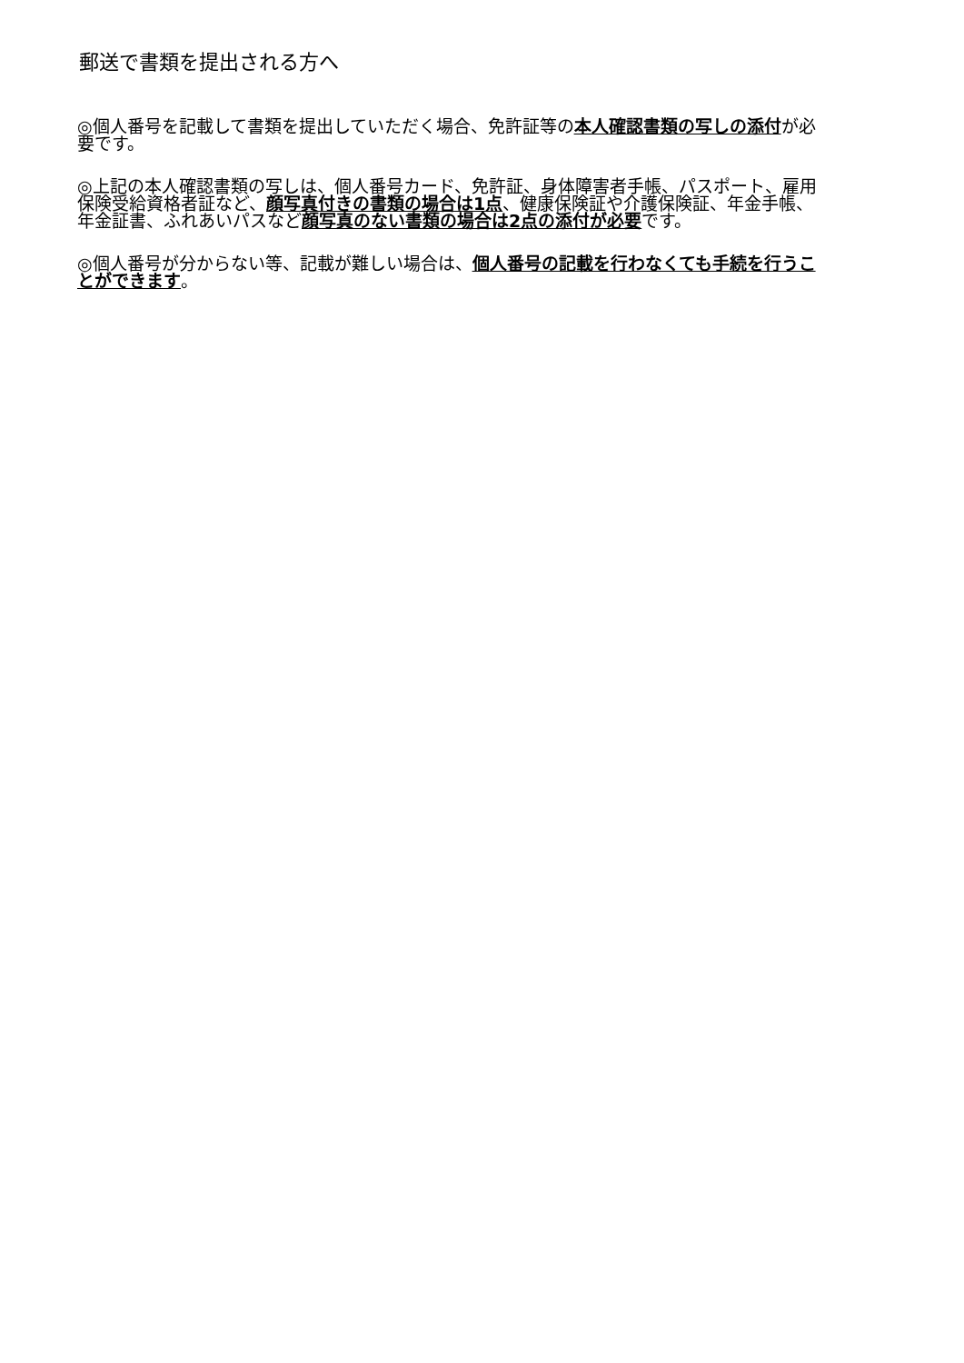郵送で書類を提出される方へ
◎個人番号を記載して書類を提出していただく場合、免許証等の本人確認書類の写しの添付が必要です。
◎上記の本人確認書類の写しは、個人番号カード、免許証、身体障害者手帳、パスポート、雇用保険受給資格者証など、顔写真付きの書類の場合は1点、健康保険証や介護保険証、年金手帳、年金証書、ふれあいパスなど顔写真のない書類の場合は2点の添付が必要です。
◎個人番号が分からない等、記載が難しい場合は、個人番号の記載を行わなくても手続を行うことができます。